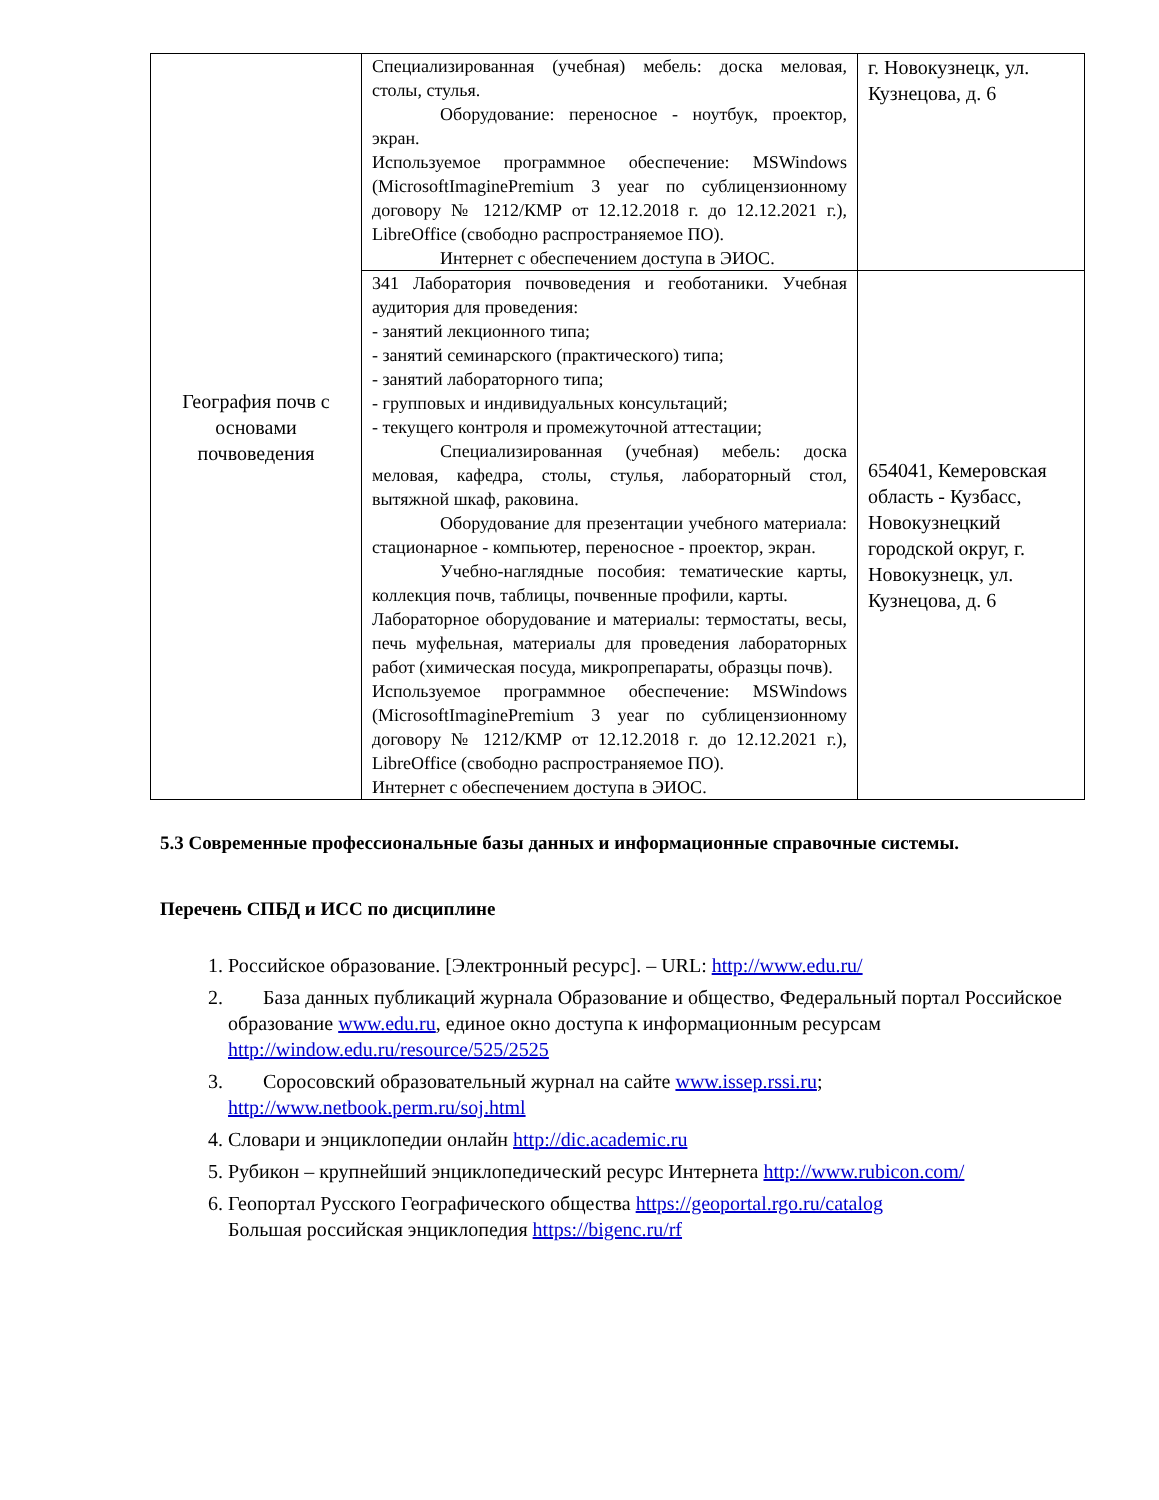| География почв с основами почвоведения | Специализированная (учебная) мебель: доска меловая, столы, стулья. Оборудование: переносное - ноутбук, проектор, экран. Используемое программное обеспечение: MSWindows (MicrosoftImaginePremium 3 year по сублицензионному договору № 1212/КМР от 12.12.2018 г. до 12.12.2021 г.), LibreOffice (свободно распространяемое ПО). Интернет с обеспечением доступа в ЭИОС. | г. Новокузнецк, ул. Кузнецова, д. 6 |
| | 341 Лаборатория почвоведения и геоботаники. Учебная аудитория для проведения: - занятий лекционного типа; - занятий семинарского (практического) типа; - занятий лабораторного типа; - групповых и индивидуальных консультаций; - текущего контроля и промежуточной аттестации; Специализированная (учебная) мебель: доска меловая, кафедра, столы, стулья, лабораторный стол, вытяжной шкаф, раковина. Оборудование для презентации учебного материала: стационарное - компьютер, переносное - проектор, экран. Учебно-наглядные пособия: тематические карты, коллекция почв, таблицы, почвенные профили, карты. Лабораторное оборудование и материалы: термостаты, весы, печь муфельная, материалы для проведения лабораторных работ (химическая посуда, микропрепараты, образцы почв). Используемое программное обеспечение: MSWindows (MicrosoftImaginePremium 3 year по сублицензионному договору № 1212/КМР от 12.12.2018 г. до 12.12.2021 г.), LibreOffice (свободно распространяемое ПО). Интернет с обеспечением доступа в ЭИОС. | 654041, Кемеровская область - Кузбасс, Новокузнецкий городской округ, г. Новокузнецк, ул. Кузнецова, д. 6 |
5.3 Современные профессиональные базы данных и информационные справочные системы.
Перечень СПБД и ИСС по дисциплине
1. Российское образование. [Электронный ресурс]. – URL: http://www.edu.ru/
2. База данных публикаций журнала Образование и общество, Федеральный портал Российское образование www.edu.ru, единое окно доступа к информационным ресурсам http://window.edu.ru/resource/525/2525
3. Соросовский образовательный журнал на сайте www.issep.rssi.ru; http://www.netbook.perm.ru/soj.html
4. Словари и энциклопедии онлайн http://dic.academic.ru
5. Рубикон – крупнейший энциклопедический ресурс Интернета http://www.rubicon.com/
6. Геопортал Русского Географического общества https://geoportal.rgo.ru/catalog
Большая российская энциклопедия https://bigenc.ru/rf